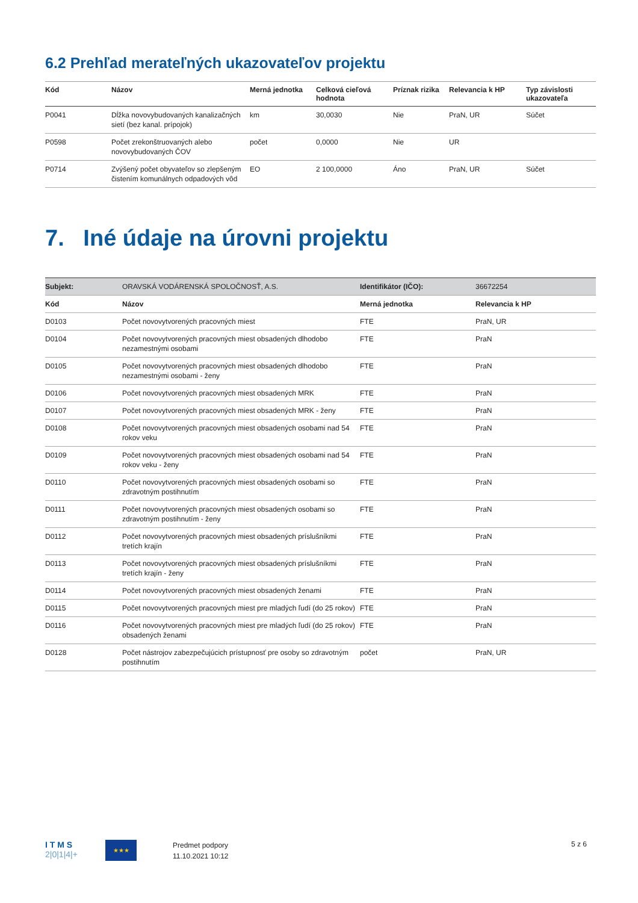6.2 Prehľad merateľných ukazovateľov projektu
| Kód | Názov | Merná jednotka | Celková cieľová hodnota | Príznak rizika | Relevancia k HP | Typ závislosti ukazovateľa |
| --- | --- | --- | --- | --- | --- | --- |
| P0041 | Dĺžka novovybudovaných kanalizačných sietí (bez kanal. prípojok) | km | 30,0030 | Nie | PraN, UR | Súčet |
| P0598 | Počet zrekonštruovaných alebo novovybudovaných ČOV | počet | 0,0000 | Nie | UR | |
| P0714 | Zvýšený počet obyvateľov so zlepšeným čistením komunálnych odpadových vôd | EO | 2 100,0000 | Áno | PraN, UR | Súčet |
7. Iné údaje na úrovni projektu
| Subjekt: | ORAVSKÁ VODÁRENSKÁ SPOLOČNOSŤ, A.S. | Identifikátor (IČO): | 36672254 |
| Kód | Názov | Merná jednotka | Relevancia k HP |
| D0103 | Počet novovytvorených pracovných miest | FTE | PraN, UR |
| D0104 | Počet novovytvorených pracovných miest obsadených dlhodobo nezamestnými osobami | FTE | PraN |
| D0105 | Počet novovytvorených pracovných miest obsadených dlhodobo nezamestnými osobami - ženy | FTE | PraN |
| D0106 | Počet novovytvorených pracovných miest obsadených MRK | FTE | PraN |
| D0107 | Počet novovytvorených pracovných miest obsadených MRK - ženy | FTE | PraN |
| D0108 | Počet novovytvorených pracovných miest obsadených osobami nad 54 rokov veku | FTE | PraN |
| D0109 | Počet novovytvorených pracovných miest obsadených osobami nad 54 rokov veku - ženy | FTE | PraN |
| D0110 | Počet novovytvorených pracovných miest obsadených osobami so zdravotným postihnutím | FTE | PraN |
| D0111 | Počet novovytvorených pracovných miest obsadených osobami so zdravotným postihnutím - ženy | FTE | PraN |
| D0112 | Počet novovytvorených pracovných miest obsadených príslušníkmi tretích krajín | FTE | PraN |
| D0113 | Počet novovytvorených pracovných miest obsadených príslušníkmi tretích krajín - ženy | FTE | PraN |
| D0114 | Počet novovytvorených pracovných miest obsadených ženami | FTE | PraN |
| D0115 | Počet novovytvorených pracovných miest pre mladých ľudí (do 25 rokov) | FTE | PraN |
| D0116 | Počet novovytvorených pracovných miest pre mladých ľudí (do 25 rokov) obsadených ženami | FTE | PraN |
| D0128 | Počet nástrojov zabezpečujúcich prístupnosť pre osoby so zdravotným postihnutím | počet | PraN, UR |
I T M S
2|0|1|4|+
★★★
Predmet podpory
11.10.2021 10:12
5 z 6